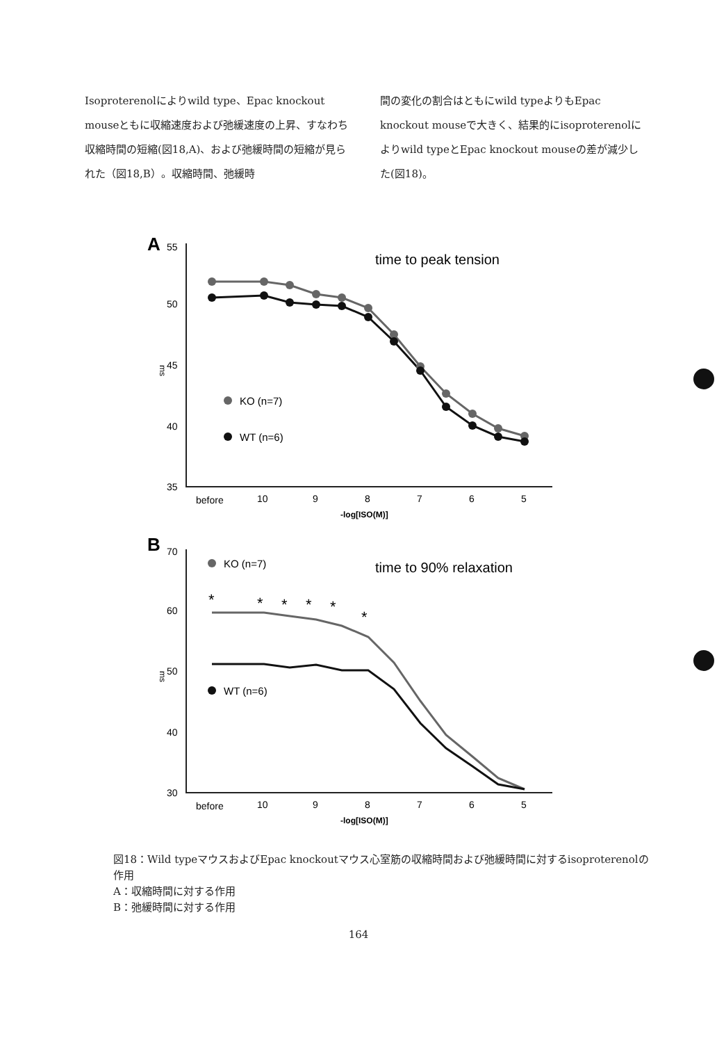Isoproterenolによりwild type、Epac knockout mouseともに収縮速度および弛緩速度の上昇、すなわち収縮時間の短縮(図18,A)、および弛緩時間の短縮が見られた（図18,B）。収縮時間、弛緩時
間の変化の割合はともにwild typeよりもEpac knockout mouseで大きく、結果的にisoproterenolによりwild typeとEpac knockout mouseの差が減少した(図18)。
A
55
50
45
40
35
ms
time to peak tension
KO (n=7)
WT (n=6)
before
10
9
8
7
6
5
-log[ISO(M)]
B
70
60
50
40
30
ms
time to 90% relaxation
*
*
*
*
*
*
KO (n=7)
WT (n=6)
before
10
9
8
7
6
5
-log[ISO(M)]
図18：Wild typeマウスおよびEpac knockoutマウス心室筋の収縮時間および弛緩時間に対するisoproterenolの作用
A：収縮時間に対する作用
B：弛緩時間に対する作用
164